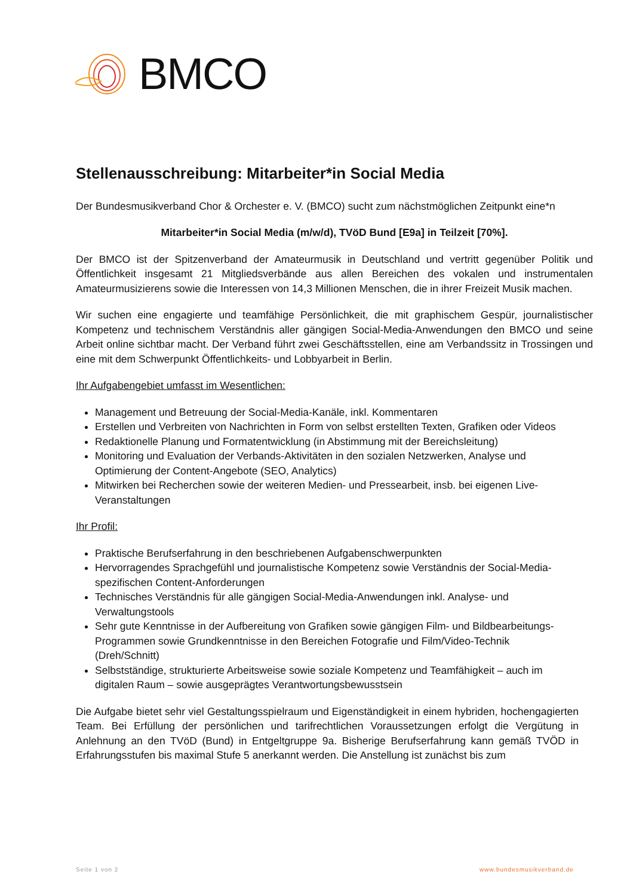BMCO
Stellenausschreibung: Mitarbeiter*in Social Media
Der Bundesmusikverband Chor & Orchester e. V. (BMCO) sucht zum nächstmöglichen Zeitpunkt eine*n
Mitarbeiter*in Social Media (m/w/d), TVöD Bund [E9a] in Teilzeit [70%].
Der BMCO ist der Spitzenverband der Amateurmusik in Deutschland und vertritt gegenüber Politik und Öffentlichkeit insgesamt 21 Mitgliedsverbände aus allen Bereichen des vokalen und instrumentalen Amateurmusizierens sowie die Interessen von 14,3 Millionen Menschen, die in ihrer Freizeit Musik machen.
Wir suchen eine engagierte und teamfähige Persönlichkeit, die mit graphischem Gespür, journalistischer Kompetenz und technischem Verständnis aller gängigen Social-Media-Anwendungen den BMCO und seine Arbeit online sichtbar macht. Der Verband führt zwei Geschäftsstellen, eine am Verbandssitz in Trossingen und eine mit dem Schwerpunkt Öffentlichkeits- und Lobbyarbeit in Berlin.
Ihr Aufgabengebiet umfasst im Wesentlichen:
Management und Betreuung der Social-Media-Kanäle, inkl. Kommentaren
Erstellen und Verbreiten von Nachrichten in Form von selbst erstellten Texten, Grafiken oder Videos
Redaktionelle Planung und Formatentwicklung (in Abstimmung mit der Bereichsleitung)
Monitoring und Evaluation der Verbands-Aktivitäten in den sozialen Netzwerken, Analyse und Optimierung der Content-Angebote (SEO, Analytics)
Mitwirken bei Recherchen sowie der weiteren Medien- und Pressearbeit, insb. bei eigenen Live-Veranstaltungen
Ihr Profil:
Praktische Berufserfahrung in den beschriebenen Aufgabenschwerpunkten
Hervorragendes Sprachgefühl und journalistische Kompetenz sowie Verständnis der Social-Media-spezifischen Content-Anforderungen
Technisches Verständnis für alle gängigen Social-Media-Anwendungen inkl. Analyse- und Verwaltungstools
Sehr gute Kenntnisse in der Aufbereitung von Grafiken sowie gängigen Film- und Bildbearbeitungs-Programmen sowie Grundkenntnisse in den Bereichen Fotografie und Film/Video-Technik (Dreh/Schnitt)
Selbstständige, strukturierte Arbeitsweise sowie soziale Kompetenz und Teamfähigkeit – auch im digitalen Raum – sowie ausgeprägtes Verantwortungsbewusstsein
Die Aufgabe bietet sehr viel Gestaltungsspielraum und Eigenständigkeit in einem hybriden, hochengagierten Team. Bei Erfüllung der persönlichen und tarifrechtlichen Voraussetzungen erfolgt die Vergütung in Anlehnung an den TVöD (Bund) in Entgeltgruppe 9a. Bisherige Berufserfahrung kann gemäß TVÖD in Erfahrungsstufen bis maximal Stufe 5 anerkannt werden. Die Anstellung ist zunächst bis zum
Seite 1 von 2 www.bundesmusikverband.de